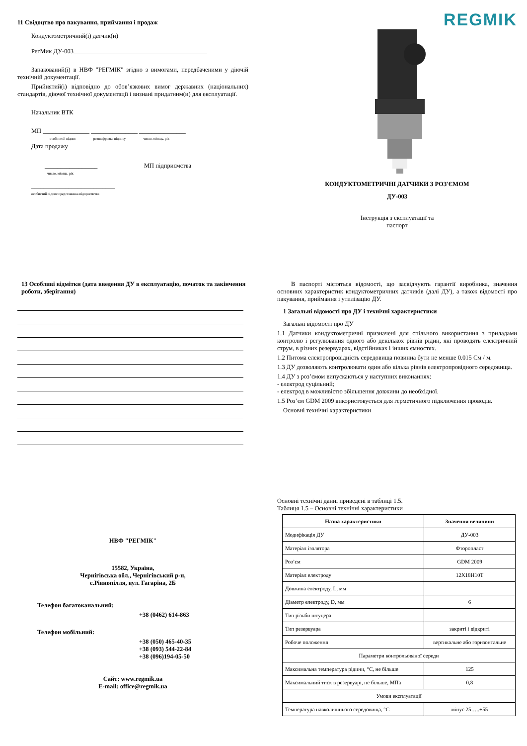11 Свідоцтво про пакування, приймання і продаж
Кондуктометричний(і) датчик(и)
РегМик ДУ-003___________________________________________
Запакований(і) в НВФ "РЕГМІК" згідно з вимогами, передбаченими у діючій технічній документації.
Прийнятий(і) відповідно до обов’язкових вимог державних (національних) стандартів, діючої технічної документації і визнані придатним(и) для експлуатації.
Начальник ВТК
МП _______________ _______________ _______________
особистий підпис розшифровка підпису число, місяць, рік
Дата продажу
_________________ МП підприємства
число, місяць, рік
___________________________
особистий підпис представника підприємства
REGMIK
КОНДУКТОМЕТРИЧНІ ДАТЧИКИ З РОЗ'ЄМОМ
ДУ-003
Інструкція з експлуатації та
паспорт
13 Особливі відмітки (дата введення ДУ в експлуатацію, початок та закінчення роботи, зберігання)
В паспорті містяться відомості, що засвідчують гарантії виробника, значення основних характеристик кондуктометричних датчиків (далі ДУ), а також відомості про пакування, приймання і утилізацію ДУ.
1 Загальні відомості про ДУ і технічні характеристики
Загальні відомості про ДУ
1.1 Датчики кондуктометричні призначені для спільного використання з приладами контролю і регулювання одного або декількох рівнів рідин, які проводять електричний струм, в різних резервуарах, відстійниках і інших ємностях.
1.2 Питома електропровідність середовища повинна бути не менше 0.015 См / м.
1.3 ДУ дозволяють контролювати один або кілька рівнів електропровідного середовища.
1.4 ДУ з роз’ємом випускаються у наступних виконаннях:
- електрод суцільний;
- електрод в можливістю збільшення довжини до необхідної.
1.5 Роз’єм GDM 2009 використовується для герметичного підключення проводів.
Основні технічні характеристики
НВФ "РЕГМІК"
15582, Україна,
Чернігівська обл., Чернігівський р-н,
с.Рівнопілля, вул. Гагаріна, 2Б
Телефон багатоканальний:
+38 (0462) 614-863
Телефон мобільний:
+38 (050) 465-40-35
+38 (093) 544-22-84
+38 (096)194-05-50
Сайт: www.regmik.ua
E-mail: office@regmik.ua
Основні технічні данні приведені в таблиці 1.5.
Таблиця 1.5 – Основні технічні характеристики
| Назва характеристики | Значення величини |
| --- | --- |
| Модифікація ДУ | ДУ-003 |
| Матеріал ізолятора | Фторопласт |
| Роз’єм | GDM 2009 |
| Матеріал електроду | 12Х18Н10Т |
| Довжина електроду, L, мм | |
| Діаметр електроду, D, мм | 6 |
| Тип різьби штуцера | |
| Тип резервуара | закриті і відкриті |
| Робоче положення | вертикальне або горизонтальне |
| Параметри контрольованої середи | |
| Максимальна температура рідини, °С, не більше | 125 |
| Максимальний тиск в резервуарі, не більше, МПа | 0,8 |
| Умови експлуатації | |
| Температура навколишнього середовища, °С | мінус 25…..+55 |